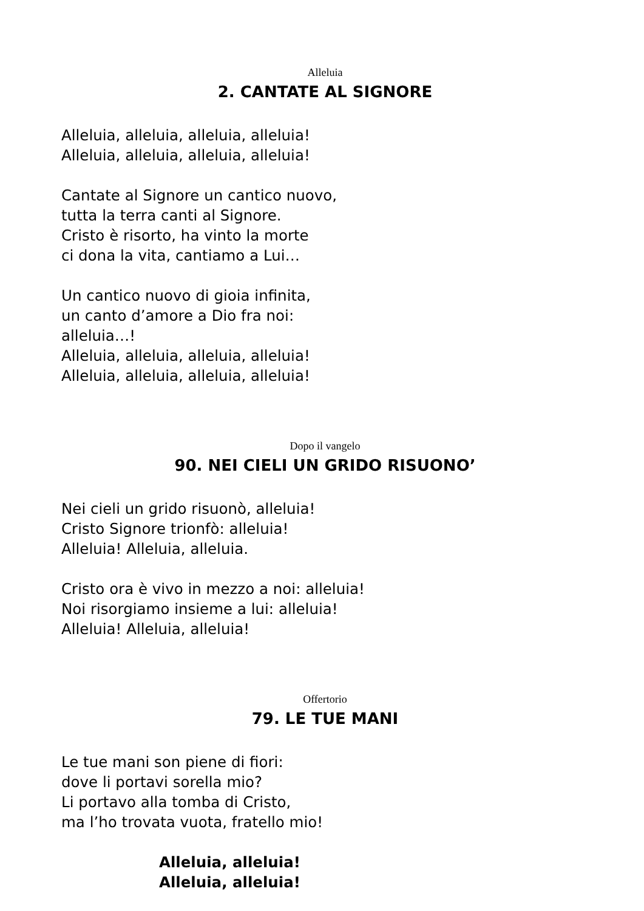Alleluia
2. CANTATE AL SIGNORE
Alleluia, alleluia, alleluia, alleluia!
Alleluia, alleluia, alleluia, alleluia!
Cantate al Signore un cantico nuovo,
tutta la terra canti al Signore.
Cristo è risorto, ha vinto la morte
ci dona la vita, cantiamo a Lui…
Un cantico nuovo di gioia infinita,
un canto d’amore a Dio fra noi:
alleluia…!
Alleluia, alleluia, alleluia, alleluia!
Alleluia, alleluia, alleluia, alleluia!
Dopo il vangelo
90. NEI CIELI UN GRIDO RISUONO’
Nei cieli un grido risuonò, alleluia!
Cristo Signore trionfò: alleluia!
Alleluia! Alleluia, alleluia.
Cristo ora è vivo in mezzo a noi: alleluia!
Noi risorgiamo insieme a lui: alleluia!
Alleluia! Alleluia, alleluia!
Offertorio
79. LE TUE MANI
Le tue mani son piene di fiori:
dove li portavi sorella mio?
Li portavo alla tomba di Cristo,
ma l’ho trovata vuota, fratello mio!
Alleluia, alleluia!
Alleluia, alleluia!